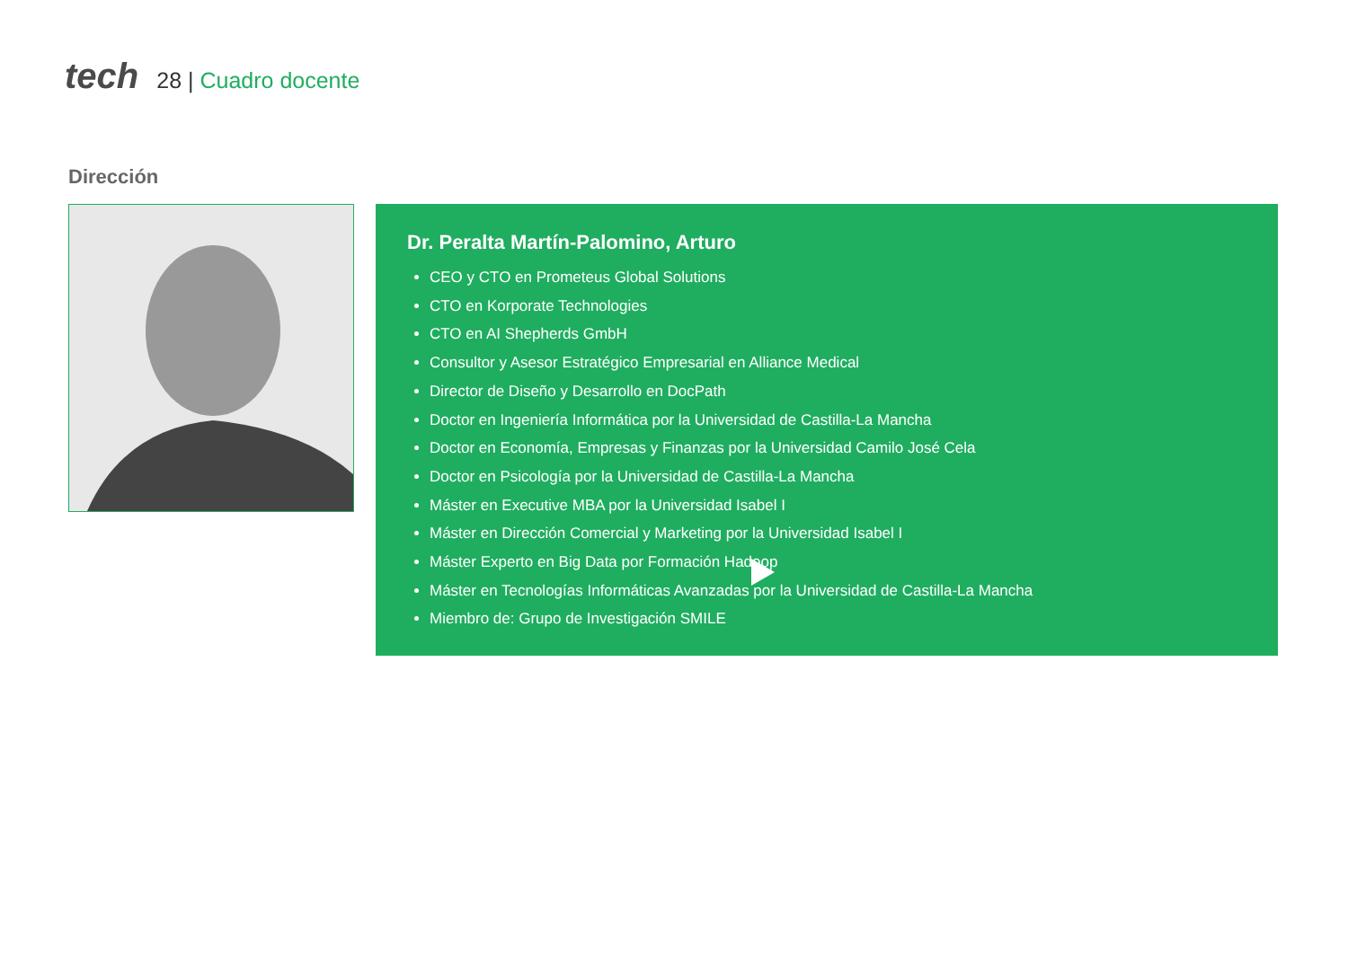tech
28 | Cuadro docente
Dirección
Dr. Peralta Martín-Palomino, Arturo
CEO y CTO en Prometeus Global Solutions
CTO en Korporate Technologies
CTO en AI Shepherds GmbH
Consultor y Asesor Estratégico Empresarial en Alliance Medical
Director de Diseño y Desarrollo en DocPath
Doctor en Ingeniería Informática por la Universidad de Castilla-La Mancha
Doctor en Economía, Empresas y Finanzas por la Universidad Camilo José Cela
Doctor en Psicología por la Universidad de Castilla-La Mancha
Máster en Executive MBA por la Universidad Isabel I
Máster en Dirección Comercial y Marketing por la Universidad Isabel I
Máster Experto en Big Data por Formación Hadoop
Máster en Tecnologías Informáticas Avanzadas por la Universidad de Castilla-La Mancha
Miembro de: Grupo de Investigación SMILE